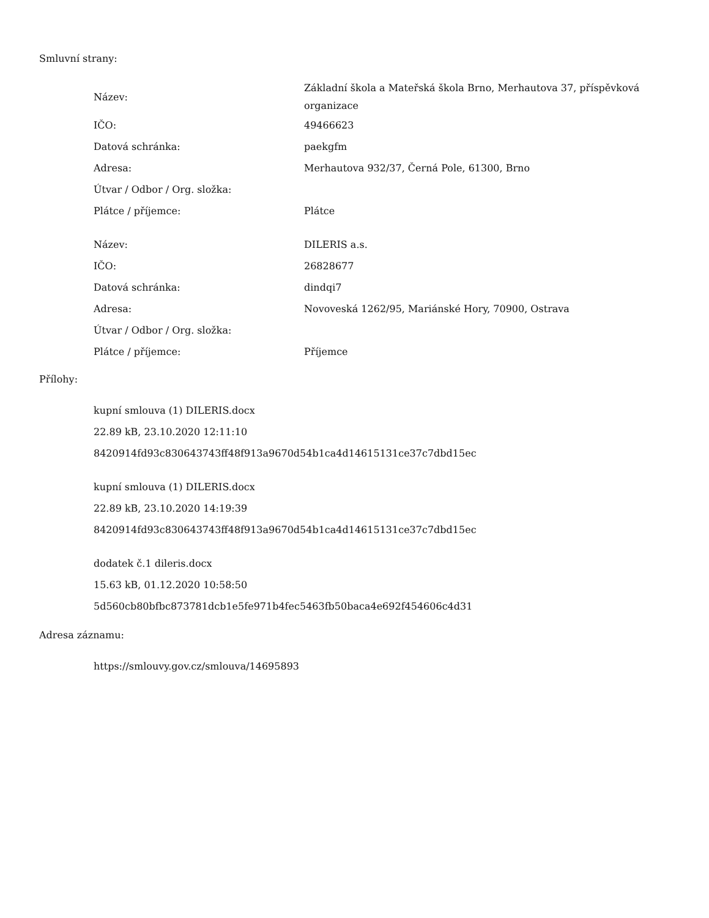Smluvní strany:
| Název: | Základní škola a Mateřská škola Brno, Merhautova 37, příspěvková organizace |
| IČO: | 49466623 |
| Datová schránka: | paekgfm |
| Adresa: | Merhautova 932/37, Černá Pole, 61300, Brno |
| Útvar / Odbor / Org. složka: | |
| Plátce / příjemce: | Plátce |
| Název: | DILERIS a.s. |
| IČO: | 26828677 |
| Datová schránka: | dindqi7 |
| Adresa: | Novoveská 1262/95, Mariánské Hory, 70900, Ostrava |
| Útvar / Odbor / Org. složka: | |
| Plátce / příjemce: | Příjemce |
Přílohy:
kupní smlouva (1) DILERIS.docx
22.89 kB, 23.10.2020 12:11:10
8420914fd93c830643743ff48f913a9670d54b1ca4d14615131ce37c7dbd15ec
kupní smlouva (1) DILERIS.docx
22.89 kB, 23.10.2020 14:19:39
8420914fd93c830643743ff48f913a9670d54b1ca4d14615131ce37c7dbd15ec
dodatek č.1 dileris.docx
15.63 kB, 01.12.2020 10:58:50
5d560cb80bfbc873781dcb1e5fe971b4fec5463fb50baca4e692f454606c4d31
Adresa záznamu:
https://smlouvy.gov.cz/smlouva/14695893